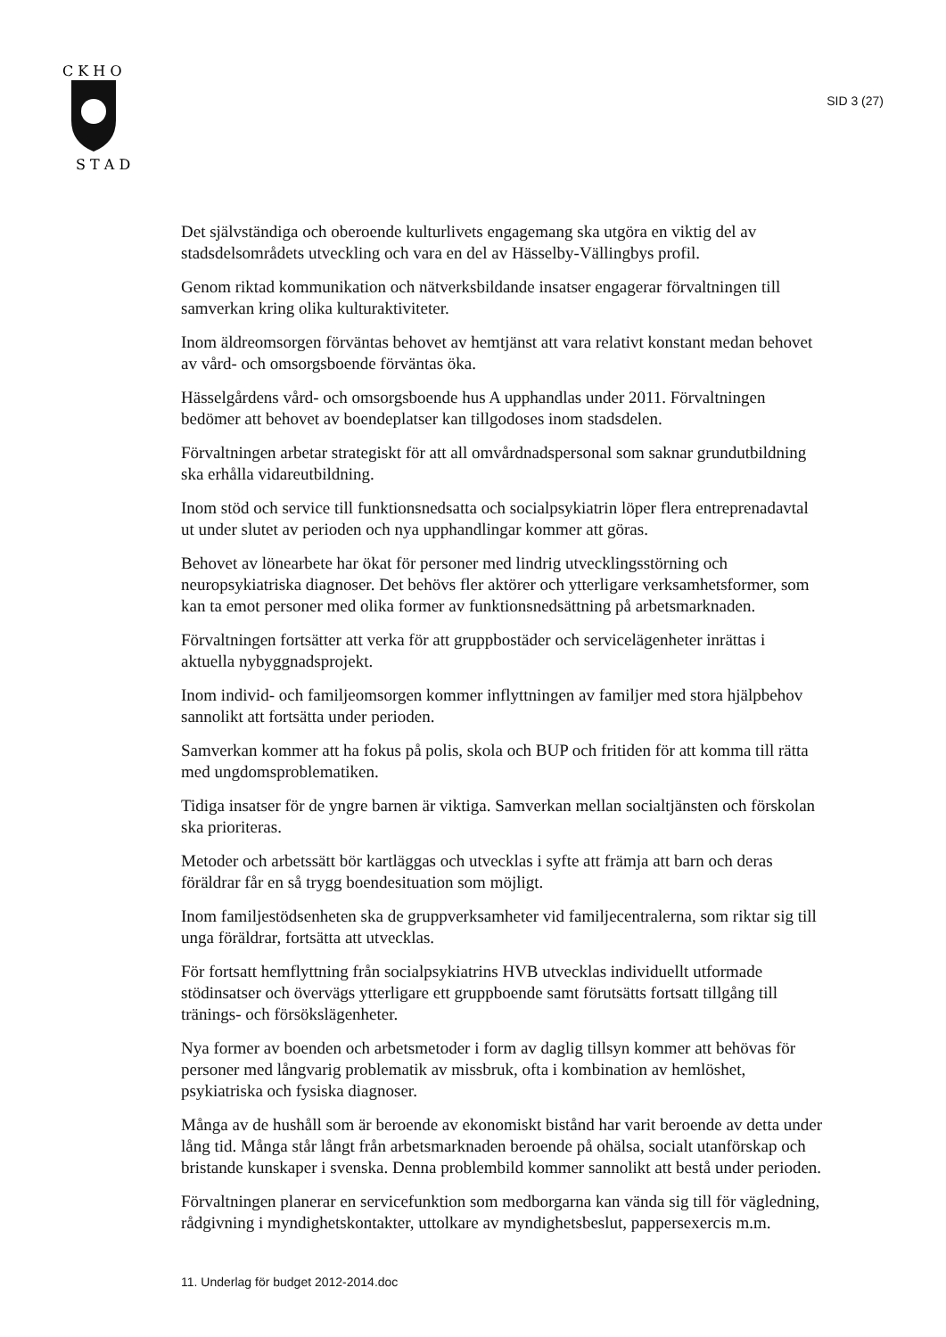C K H O
S T A D
SID 3 (27)
Det självständiga och oberoende kulturlivets engagemang ska utgöra en viktig del av stadsdelsområdets utveckling och vara en del av Hässelby-Vällingbys profil.
Genom riktad kommunikation och nätverksbildande insatser engagerar förvalt­ningen till samverkan kring olika kulturaktiviteter.
Inom äldreomsorgen förväntas behovet av hemtjänst att vara relativt konstant me­dan behovet av vård- och omsorgsboende förväntas öka.
Hässelgårdens vård- och omsorgsboende hus A upphandlas under 2011. Förvalt­ningen bedömer att behovet av boendeplatser kan tillgodoses inom stadsdelen.
Förvaltningen arbetar strategiskt för att all omvårdnadspersonal som saknar grundutbildning ska erhålla vidareutbildning.
Inom stöd och service till funktionsnedsatta och socialpsykiatrin löper flera entre­prenadavtal ut under slutet av perioden och nya upphandlingar kommer att göras.
Behovet av lönearbete har ökat för personer med lindrig utvecklingsstörning och neuropsykiatriska diagnoser. Det behövs fler aktörer och ytterligare verksamhets­former, som kan ta emot personer med olika former av funktionsnedsättning på arbetsmarknaden.
Förvaltningen fortsätter att verka för att gruppbostäder och servicelägenheter inrät­tas i aktuella nybyggnadsprojekt.
Inom individ- och familjeomsorgen kommer inflyttningen av familjer med stora hjälpbehov sannolikt att fortsätta under perioden.
Samverkan kommer att ha fokus på polis, skola och BUP och fritiden för att komma till rätta med ungdomsproblematiken.
Tidiga insatser för de yngre barnen är viktiga. Samverkan mellan socialtjänsten och förskolan ska prioriteras.
Metoder och arbetssätt bör kartläggas och utvecklas i syfte att främja att barn och deras föräldrar får en så trygg boendesituation som möjligt.
Inom familjestödsenheten ska de gruppverksamheter vid familjecentralerna, som riktar sig till unga föräldrar, fortsätta att utvecklas.
För fortsatt hemflyttning från socialpsykiatrins HVB utvecklas individuellt utfor­made stödinsatser och övervägs ytterligare ett gruppboende samt förutsätts fortsatt tillgång till tränings- och försökslägenheter.
Nya former av boenden och arbetsmetoder i form av daglig tillsyn kommer att behövas för personer med långvarig problematik av missbruk, ofta i kombination av hemlöshet, psykiatriska och fysiska diagnoser.
Många av de hushåll som är beroende av ekonomiskt bistånd har varit beroende av detta under lång tid. Många står långt från arbetsmarknaden beroende på ohälsa, socialt utanförskap och bristande kunskaper i svenska. Denna problembild kom­mer sannolikt att bestå under perioden.
Förvaltningen planerar en servicefunktion som medborgarna kan vända sig till för vägledning, rådgivning i myndighetskontakter, uttolkare av myndighetsbeslut, pappersexercis m.m.
11. Underlag för budget 2012-2014.doc